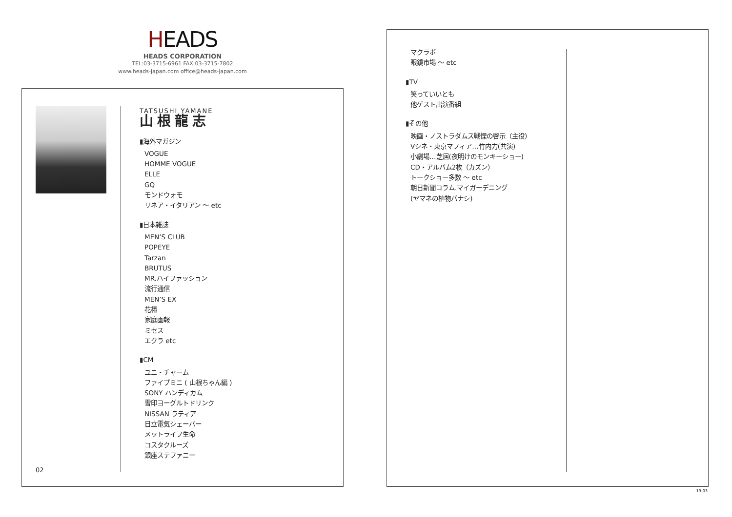HEADS
HEADS CORPORATION
TEL:03-3715-6961 FAX:03-3715-7802
www.heads-japan.com office@heads-japan.com
TATSUSHI YAMANE
山根龍志
▮海外マガジン
VOGUE
HOMME VOGUE
ELLE
GQ
モンドウォモ
リネア・イタリアン 〜 etc
▮日本雑誌
MEN’S CLUB
POPEYE
Tarzan
BRUTUS
MR.ハイファッション
流行通信
MEN’S EX
花椿
家庭画報
ミセス
エクラ etc
▮CM
ユニ・チャーム
ファイブミニ ( 山根ちゃん編 )
SONY ハンディカム
雪印ヨーグルトドリンク
NISSAN ラティア
日立電気シェーバー
メットライフ生命
コスタクルーズ
銀座ステファニー
02
マクラボ
眼鏡市場 〜 etc
▮TV
笑っていいとも
他ゲスト出演番組
▮その他
映画・ノストラダムス戦慄の啓示（主役）
Vシネ・東京マフィア…竹内力(共演)
小劇場…芝居(夜明けのモンキーショー)
CD・アルバム2枚（カズン）
トークショー多数 〜 etc
朝日新聞コラム.マイガーデニング
(ヤマネの植物バナシ)
19-03